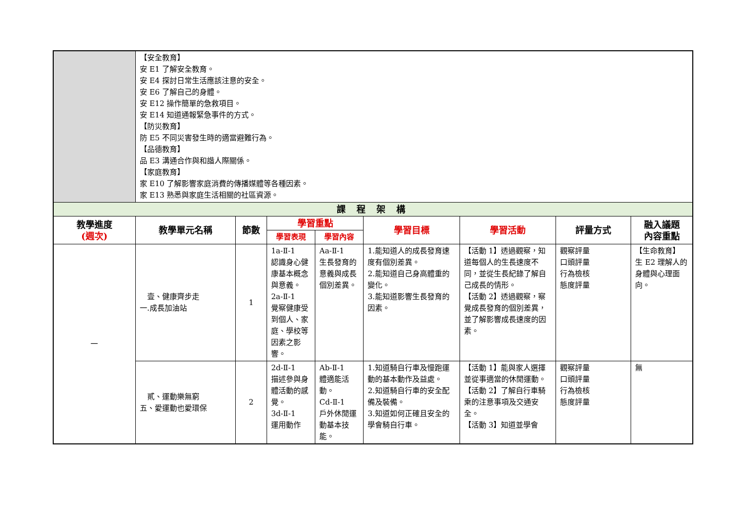| | 【安全教育】 安 E1 了解安全教育。 安 E4 探討日常生活應該注意的安全。 安 E6 了解自己的身體。 安 E12 操作簡單的急救項目。 安 E14 知道通報緊急事件的方式。 【防災教育】 防 E5 不同災害發生時的適當避難行為。 【品德教育】 品 E3 溝通合作與和諧人際關係。 【家庭教育】 家 E10 了解影響家庭消費的傳播媒體等各種因素。 家 E13 熟悉與家庭生活相關的社區資源。 | | | | | | | |
| 課 程 架 構 | | | | | | | | |
| 教學進度 (週次) | 教學單元名稱 | 節數 | 學習重點 | | 學習目標 | 學習活動 | 評量方式 | 融入議題 內容重點 |
| | | | 學習表現 | 學習內容 | | | | |
| 一 | 壹、健康齊步走 一.成長加油站 | 1 | 1a-Ⅱ-1 認識身心健康基本概念與意義。 2a-Ⅱ-1 覺察健康受到個人、家庭、學校等因素之影響。 | Aa-Ⅱ-1 生長發育的意義與成長個別差異。 | 1.能知道人的成長發育速度有個別差異。 2.能知道自己身高體重的變化。 3.能知道影響生長發育的因素。 | 【活動 1】透過觀察，知道每個人的生長速度不同，並從生長紀錄了解自己成長的情形。 【活動 2】透過觀察，察覺成長發育的個別差異，並了解影響成長速度的因素。 | 觀察評量 口頭評量 行為檢核 態度評量 | 【生命教育】 生 E2 理解人的身體與心理面向。 |
| | 貳、運動樂無窮 五、愛運動也愛環保 | 2 | 2d-Ⅱ-1 描述參與身體活動的感覺。 3d-Ⅱ-1 運用動作 | Ab-Ⅱ-1 體適能活動。 Cd-Ⅱ-1 戶外休閒運動基本技能。 | 1.知道騎自行車及慢跑運動的基本動作及益處。 2.知道騎自行車的安全配備及裝備。 3.知道如何正確且安全的學會騎自行車。 | 【活動 1】能與家人選擇並從事適當的休閒運動。 【活動 2】了解自行車騎乘的注意事項及交通安全。 【活動 3】知道並學會 | 觀察評量 口頭評量 行為檢核 態度評量 | 無 |